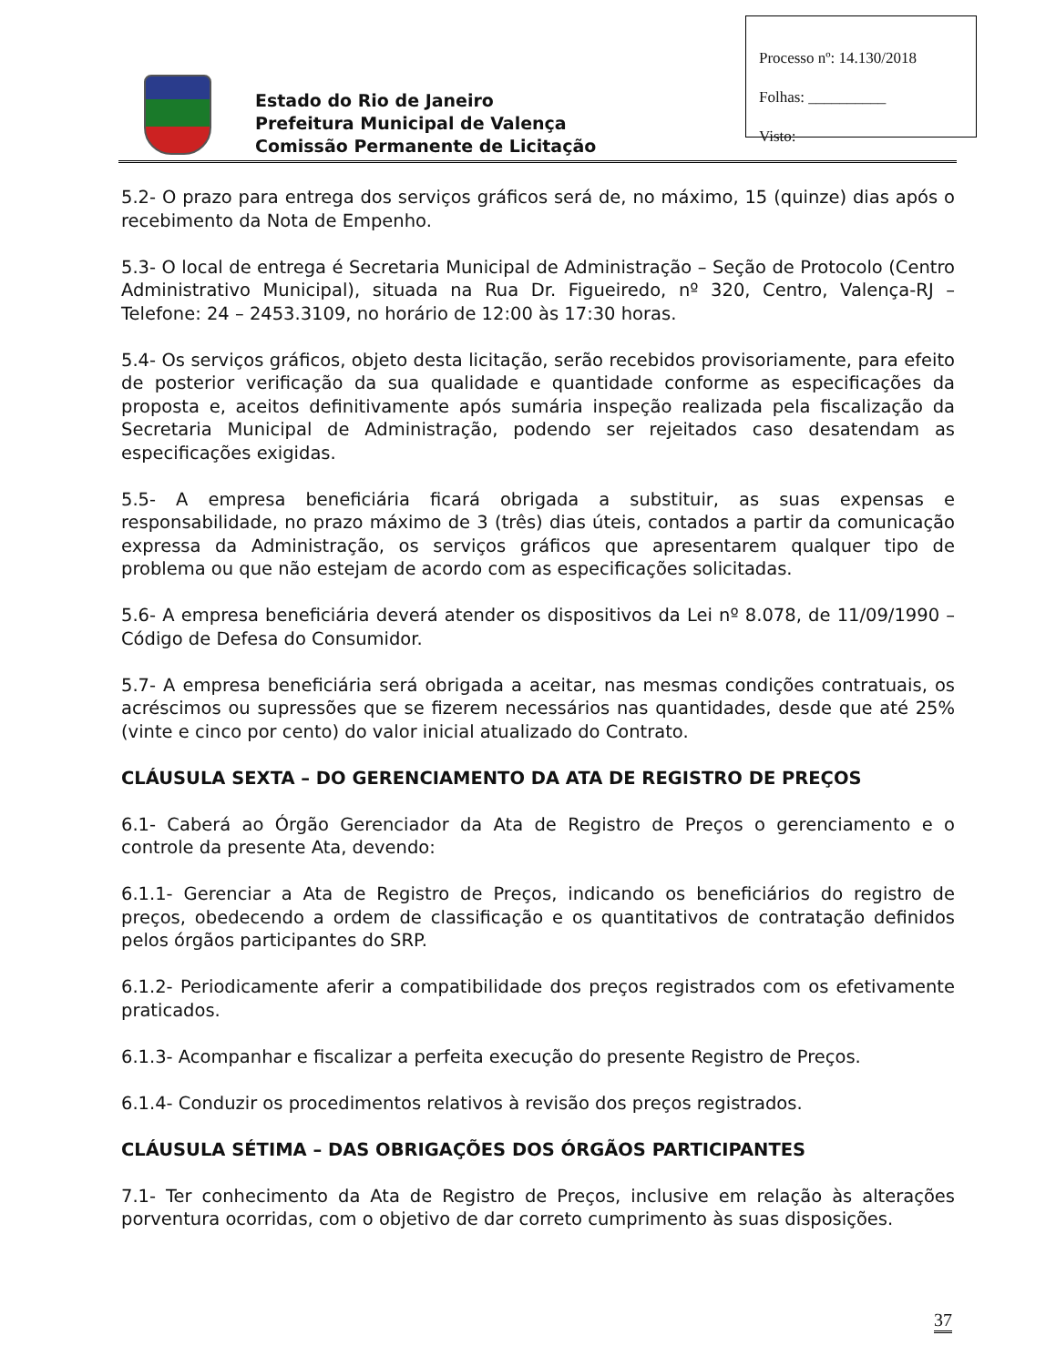Processo nº: 14.130/2018
Folhas: __________
Visto:
Estado do Rio de Janeiro
Prefeitura Municipal de Valença
Comissão Permanente de Licitação
5.2- O prazo para entrega dos serviços gráficos será de, no máximo, 15 (quinze) dias após o recebimento da Nota de Empenho.
5.3- O local de entrega é Secretaria Municipal de Administração – Seção de Protocolo (Centro Administrativo Municipal), situada na Rua Dr. Figueiredo, nº 320, Centro, Valença-RJ – Telefone: 24 – 2453.3109, no horário de 12:00 às 17:30 horas.
5.4- Os serviços gráficos, objeto desta licitação, serão recebidos provisoriamente, para efeito de posterior verificação da sua qualidade e quantidade conforme as especificações da proposta e, aceitos definitivamente após sumária inspeção realizada pela fiscalização da Secretaria Municipal de Administração, podendo ser rejeitados caso desatendam as especificações exigidas.
5.5- A empresa beneficiária ficará obrigada a substituir, as suas expensas e responsabilidade, no prazo máximo de 3 (três) dias úteis, contados a partir da comunicação expressa da Administração, os serviços gráficos que apresentarem qualquer tipo de problema ou que não estejam de acordo com as especificações solicitadas.
5.6- A empresa beneficiária deverá atender os dispositivos da Lei nº 8.078, de 11/09/1990 – Código de Defesa do Consumidor.
5.7- A empresa beneficiária será obrigada a aceitar, nas mesmas condições contratuais, os acréscimos ou supressões que se fizerem necessários nas quantidades, desde que até 25% (vinte e cinco por cento) do valor inicial atualizado do Contrato.
CLÁUSULA SEXTA – DO GERENCIAMENTO DA ATA DE REGISTRO DE PREÇOS
6.1- Caberá ao Órgão Gerenciador da Ata de Registro de Preços o gerenciamento e o controle da presente Ata, devendo:
6.1.1- Gerenciar a Ata de Registro de Preços, indicando os beneficiários do registro de preços, obedecendo a ordem de classificação e os quantitativos de contratação definidos pelos órgãos participantes do SRP.
6.1.2- Periodicamente aferir a compatibilidade dos preços registrados com os efetivamente praticados.
6.1.3- Acompanhar e fiscalizar a perfeita execução do presente Registro de Preços.
6.1.4- Conduzir os procedimentos relativos à revisão dos preços registrados.
CLÁUSULA SÉTIMA – DAS OBRIGAÇÕES DOS ÓRGÃOS PARTICIPANTES
7.1- Ter conhecimento da Ata de Registro de Preços, inclusive em relação às alterações porventura ocorridas, com o objetivo de dar correto cumprimento às suas disposições.
37